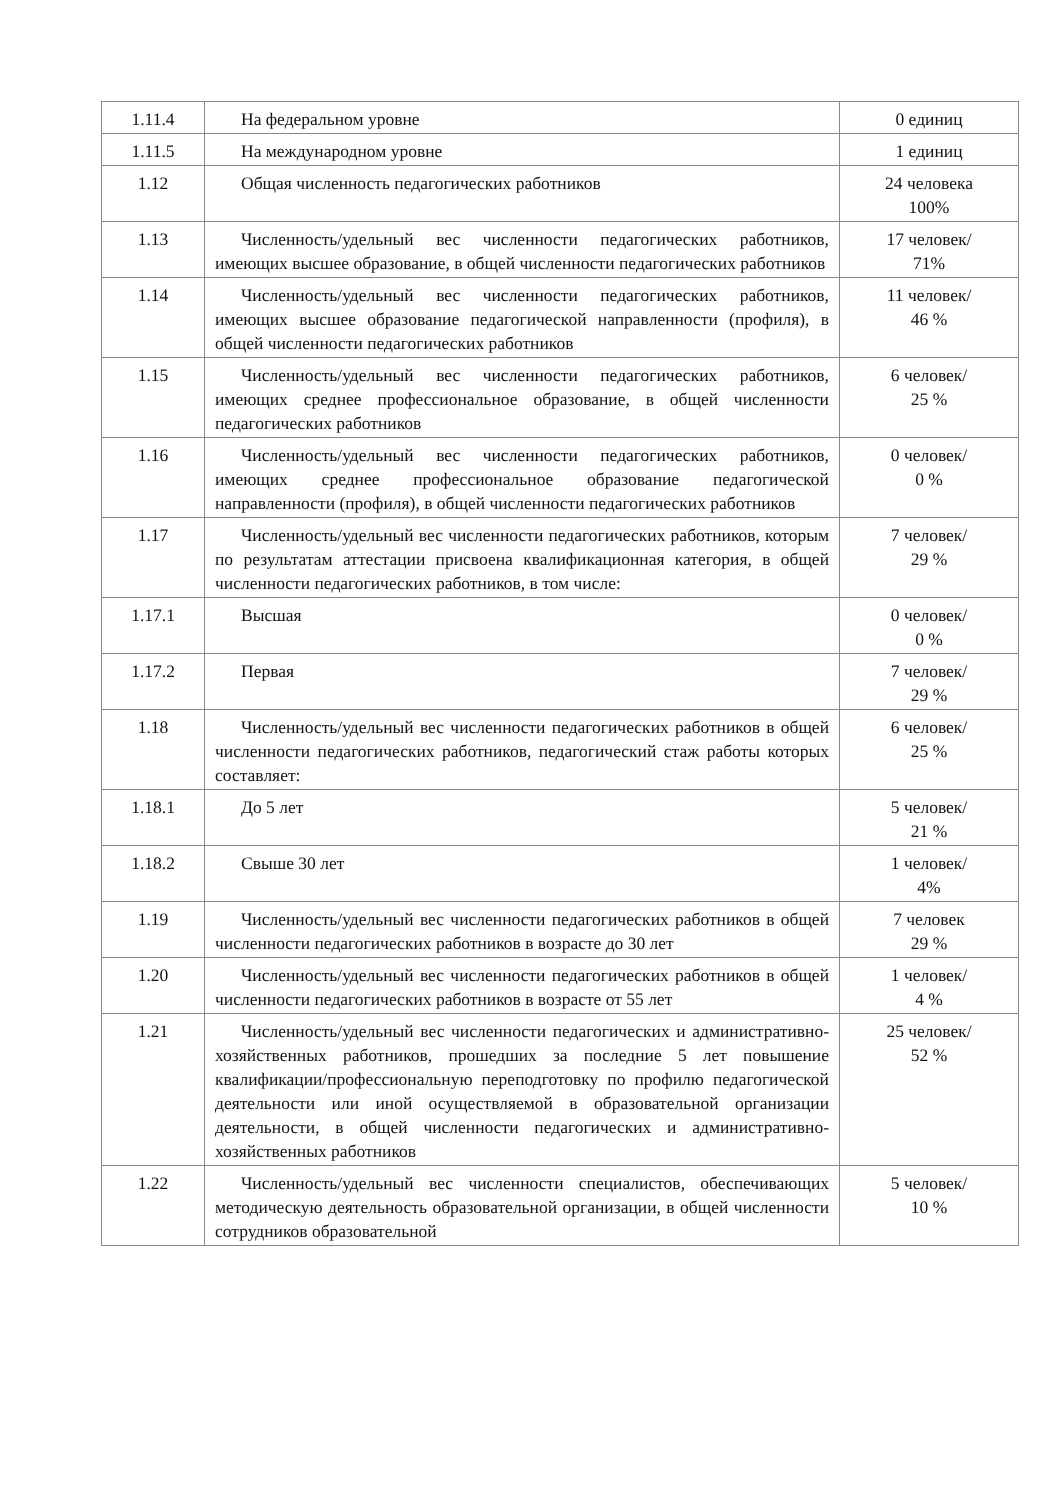| 1.11.4 | На федеральном уровне | 0 единиц |
| 1.11.5 | На международном уровне | 1 единиц |
| 1.12 | Общая численность педагогических работников | 24 человека 100% |
| 1.13 | Численность/удельный вес численности педагогических работников, имеющих высшее образование, в общей численности педагогических работников | 17 человек/ 71% |
| 1.14 | Численность/удельный вес численности педагогических работников, имеющих высшее образование педагогической направленности (профиля), в общей численности педагогических работников | 11 человек/ 46 % |
| 1.15 | Численность/удельный вес численности педагогических работников, имеющих среднее профессиональное образование, в общей численности педагогических работников | 6 человек/ 25 % |
| 1.16 | Численность/удельный вес численности педагогических работников, имеющих среднее профессиональное образование педагогической направленности (профиля), в общей численности педагогических работников | 0 человек/ 0 % |
| 1.17 | Численность/удельный вес численности педагогических работников, которым по результатам аттестации присвоена квалификационная категория, в общей численности педагогических работников, в том числе: | 7 человек/ 29 % |
| 1.17.1 | Высшая | 0 человек/ 0 % |
| 1.17.2 | Первая | 7 человек/ 29 % |
| 1.18 | Численность/удельный вес численности педагогических работников в общей численности педагогических работников, педагогический стаж работы которых составляет: | 6 человек/ 25 % |
| 1.18.1 | До 5 лет | 5 человек/ 21 % |
| 1.18.2 | Свыше 30 лет | 1 человек/ 4% |
| 1.19 | Численность/удельный вес численности педагогических работников в общей численности педагогических работников в возрасте до 30 лет | 7 человек 29 % |
| 1.20 | Численность/удельный вес численности педагогических работников в общей численности педагогических работников в возрасте от 55 лет | 1 человек/ 4 % |
| 1.21 | Численность/удельный вес численности педагогических и административно-хозяйственных работников, прошедших за последние 5 лет повышение квалификации/профессиональную переподготовку по профилю педагогической деятельности или иной осуществляемой в образовательной организации деятельности, в общей численности педагогических и административно-хозяйственных работников | 25 человек/ 52 % |
| 1.22 | Численность/удельный вес численности специалистов, обеспечивающих методическую деятельность образовательной организации, в общей численности сотрудников образовательной | 5 человек/ 10 % |